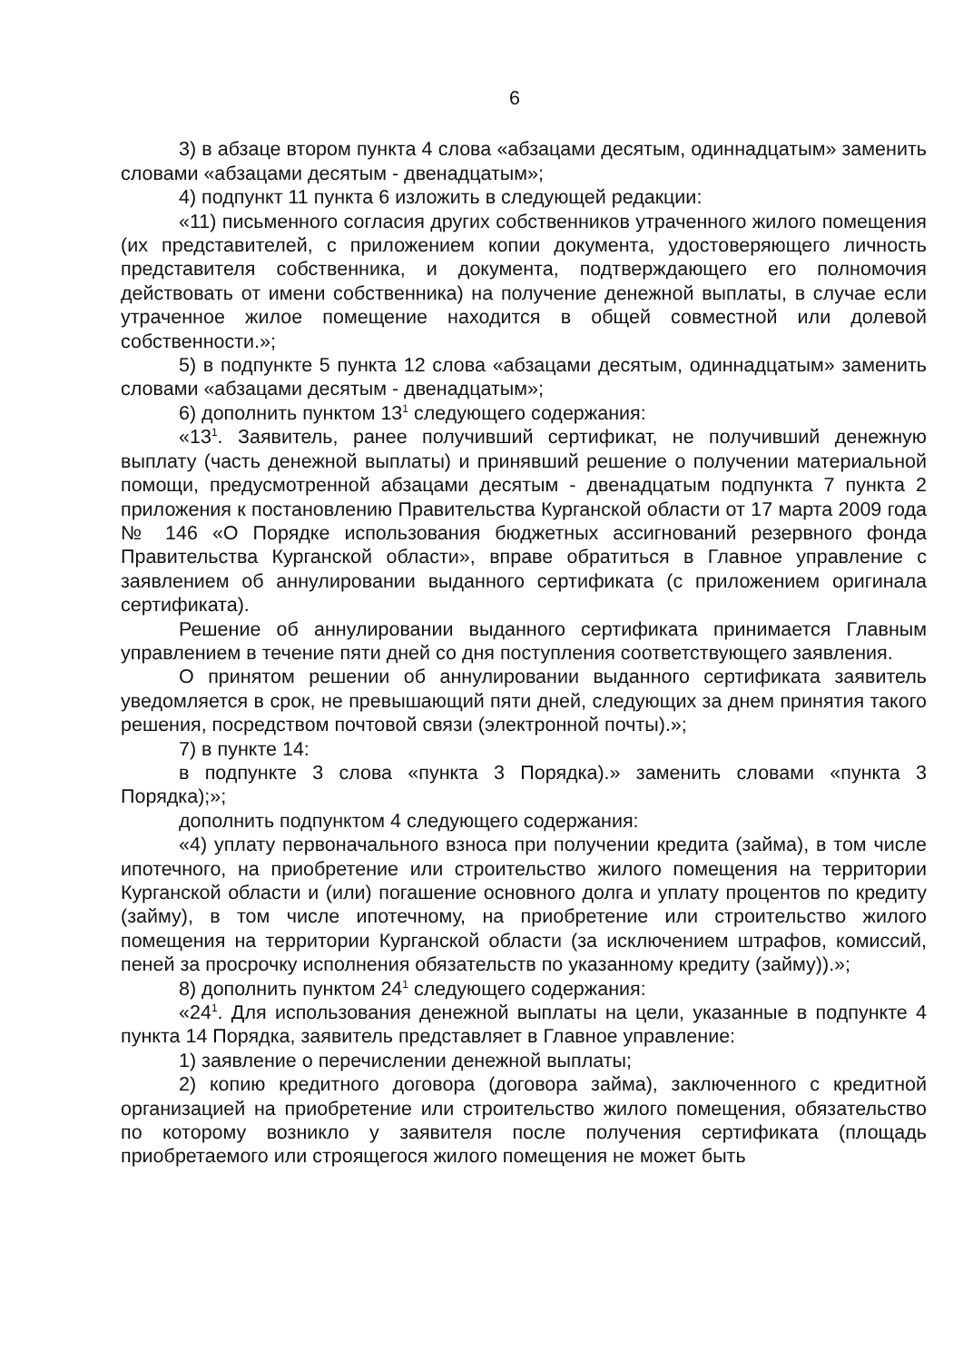6
3) в абзаце втором пункта 4 слова «абзацами десятым, одиннадцатым» заменить словами «абзацами десятым - двенадцатым»;
4) подпункт 11 пункта 6 изложить в следующей редакции:
«11) письменного согласия других собственников утраченного жилого помещения (их представителей, с приложением копии документа, удостоверяющего личность представителя собственника, и документа, подтверждающего его полномочия действовать от имени собственника) на получение денежной выплаты, в случае если утраченное жилое помещение находится в общей совместной или долевой собственности.»;
5) в подпункте 5 пункта 12 слова «абзацами десятым, одиннадцатым» заменить словами «абзацами десятым - двенадцатым»;
6) дополнить пунктом 13<sup>1</sup> следующего содержания:
«13<sup>1</sup>. Заявитель, ранее получивший сертификат, не получивший денежную выплату (часть денежной выплаты) и принявший решение о получении материальной помощи, предусмотренной абзацами десятым - двенадцатым подпункта 7 пункта 2 приложения к постановлению Правительства Курганской области от 17 марта 2009 года № 146 «О Порядке использования бюджетных ассигнований резервного фонда Правительства Курганской области», вправе обратиться в Главное управление с заявлением об аннулировании выданного сертификата (с приложением оригинала сертификата).
Решение об аннулировании выданного сертификата принимается Главным управлением в течение пяти дней со дня поступления соответствующего заявления.
О принятом решении об аннулировании выданного сертификата заявитель уведомляется в срок, не превышающий пяти дней, следующих за днем принятия такого решения, посредством почтовой связи (электронной почты).»;
7) в пункте 14:
в подпункте 3 слова «пункта 3 Порядка).» заменить словами «пункта 3 Порядка);»;
дополнить подпунктом 4 следующего содержания:
«4) уплату первоначального взноса при получении кредита (займа), в том числе ипотечного, на приобретение или строительство жилого помещения на территории Курганской области и (или) погашение основного долга и уплату процентов по кредиту (займу), в том числе ипотечному, на приобретение или строительство жилого помещения на территории Курганской области (за исключением штрафов, комиссий, пеней за просрочку исполнения обязательств по указанному кредиту (займу)).»;
8) дополнить пунктом 24<sup>1</sup> следующего содержания:
«24<sup>1</sup>. Для использования денежной выплаты на цели, указанные в подпункте 4 пункта 14 Порядка, заявитель представляет в Главное управление:
1) заявление о перечислении денежной выплаты;
2) копию кредитного договора (договора займа), заключенного с кредитной организацией на приобретение или строительство жилого помещения, обязательство по которому возникло у заявителя после получения сертификата (площадь приобретаемого или строящегося жилого помещения не может быть